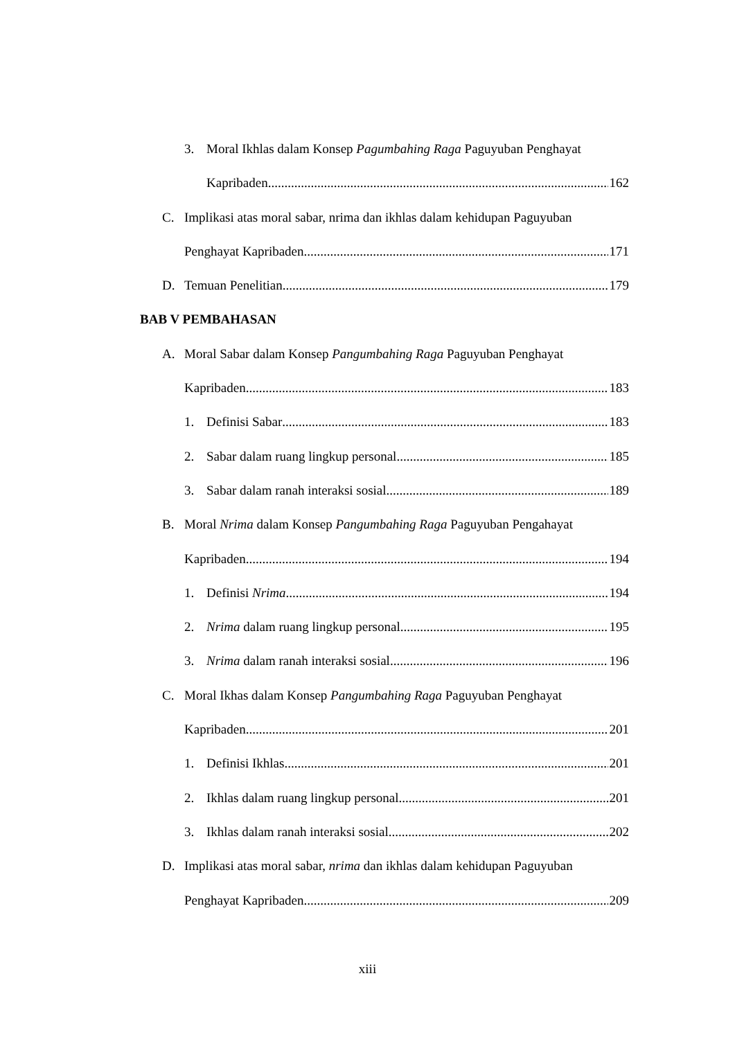3. Moral Ikhlas dalam Konsep Pagumbahing Raga Paguyuban Penghayat
Kapribaden 162
C. Implikasi atas moral sabar, nrima dan ikhlas dalam kehidupan Paguyuban
Penghayat Kapribaden 171
D. Temuan Penelitian 179
BAB V PEMBAHASAN
A. Moral Sabar dalam Konsep Pangumbahing Raga Paguyuban Penghayat
Kapribaden 183
1. Definisi Sabar 183
2. Sabar dalam ruang lingkup personal 185
3. Sabar dalam ranah interaksi sosial 189
B. Moral Nrima dalam Konsep Pangumbahing Raga Paguyuban Pengahayat
Kapribaden 194
1. Definisi Nrima 194
2. Nrima dalam ruang lingkup personal 195
3. Nrima dalam ranah interaksi sosial 196
C. Moral Ikhas dalam Konsep Pangumbahing Raga Paguyuban Penghayat
Kapribaden 201
1. Definisi Ikhlas 201
2. Ikhlas dalam ruang lingkup personal 201
3. Ikhlas dalam ranah interaksi sosial 202
D. Implikasi atas moral sabar, nrima dan ikhlas dalam kehidupan Paguyuban
Penghayat Kapribaden 209
xiii